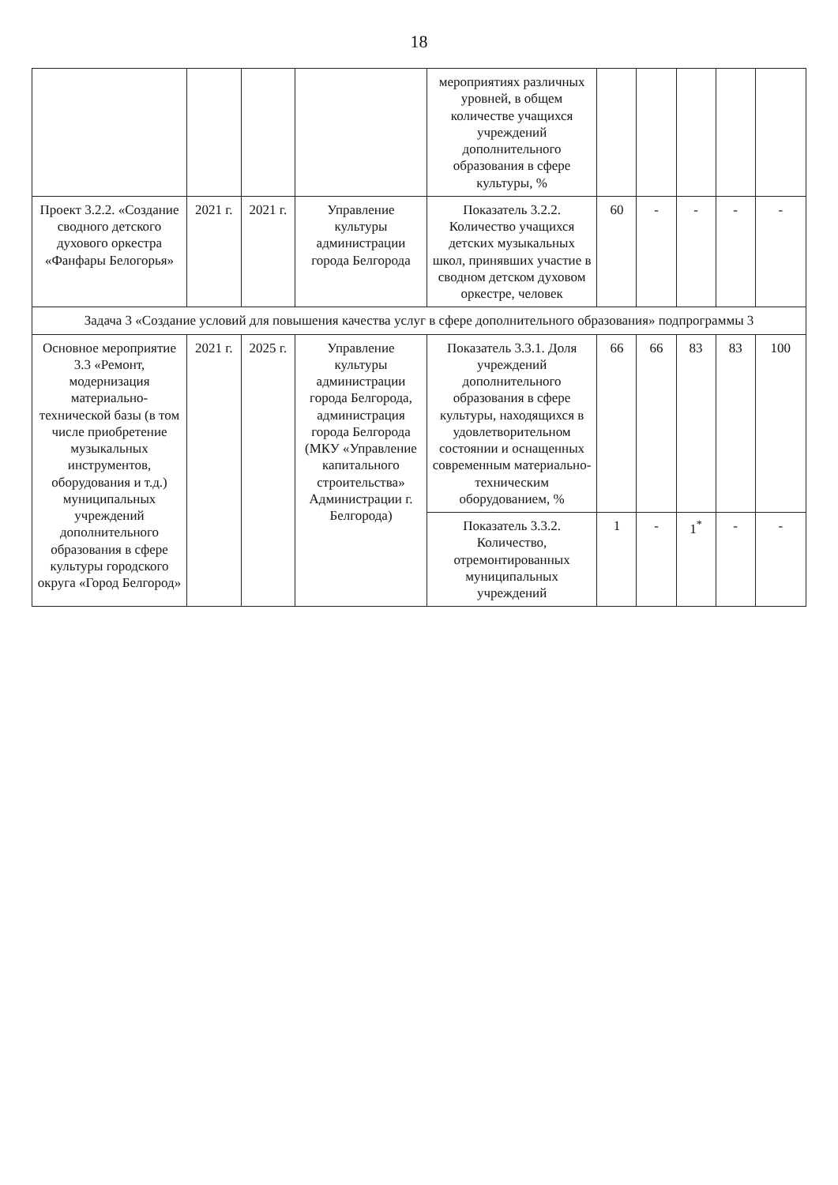18
| | | | | мероприятиях различных уровней, в общем количестве учащихся учреждений дополнительного образования в сфере культуры, % | | | | | |
| Проект 3.2.2. «Создание сводного детского духового оркестра «Фанфары Белогорья» | 2021 г. | 2021 г. | Управление культуры администрации города Белгорода | Показатель 3.2.2. Количество учащихся детских музыкальных школ, принявших участие в сводном детском духовом оркестре, человек | 60 | - | - | - | - |
| Задача 3 «Создание условий для повышения качества услуг в сфере дополнительного образования» подпрограммы 3 | | | | | | | | | |
| Основное мероприятие 3.3 «Ремонт, модернизация материально-технической базы (в том числе приобретение музыкальных инструментов, оборудования и т.д.) муниципальных учреждений дополнительного образования в сфере культуры городского округа «Город Белгород» | 2021 г. | 2025 г. | Управление культуры администрации города Белгорода, администрация города Белгорода (МКУ «Управление капитального строительства» Администрации г. Белгорода) | Показатель 3.3.1. Доля учреждений дополнительного образования в сфере культуры, находящихся в удовлетворительном состоянии и оснащенных современным материально-техническим оборудованием, % | 66 | 66 | 83 | 83 | 100 |
| | | | | Показатель 3.3.2. Количество, отремонтированных муниципальных учреждений | 1 | - | 1<sup>*</sup> | - | - |